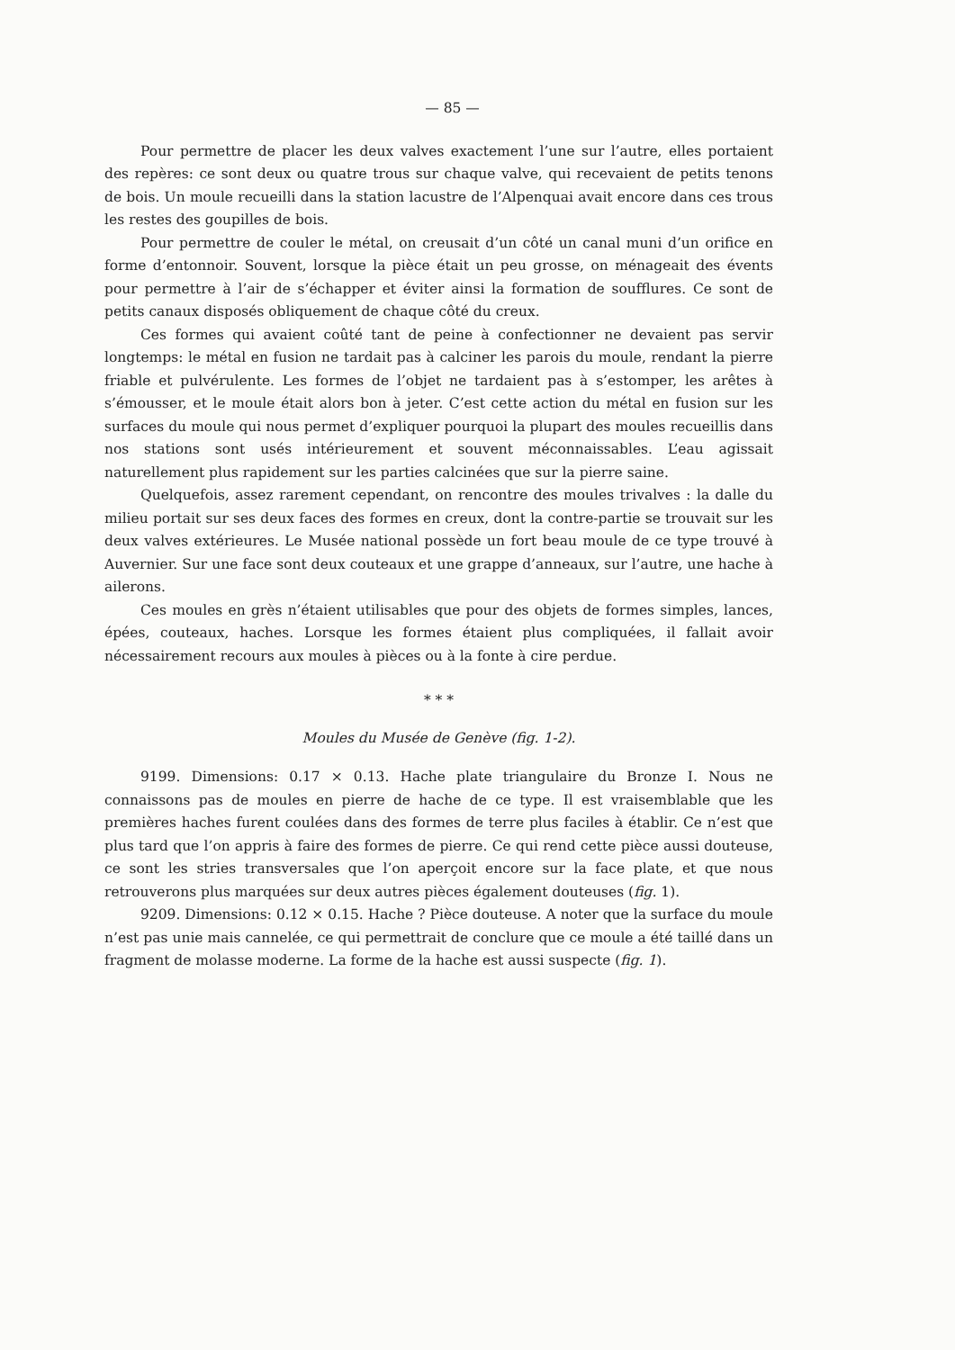— 85 —
Pour permettre de placer les deux valves exactement l’une sur l’autre, elles portaient des repères: ce sont deux ou quatre trous sur chaque valve, qui recevaient de petits tenons de bois. Un moule recueilli dans la station lacustre de l’Alpenquai avait encore dans ces trous les restes des goupilles de bois.
Pour permettre de couler le métal, on creusait d’un côté un canal muni d’un orifice en forme d’entonnoir. Souvent, lorsque la pièce était un peu grosse, on ménageait des évents pour permettre à l’air de s’échapper et éviter ainsi la formation de soufflures. Ce sont de petits canaux disposés obliquement de chaque côté du creux.
Ces formes qui avaient coûté tant de peine à confectionner ne devaient pas servir longtemps: le métal en fusion ne tardait pas à calciner les parois du moule, rendant la pierre friable et pulvérulente. Les formes de l’objet ne tardaient pas à s’estomper, les arêtes à s’émousser, et le moule était alors bon à jeter. C’est cette action du métal en fusion sur les surfaces du moule qui nous permet d’expliquer pourquoi la plupart des moules recueillis dans nos stations sont usés intérieurement et souvent méconnaissables. L’eau agissait naturellement plus rapidement sur les parties calcinées que sur la pierre saine.
Quelquefois, assez rarement cependant, on rencontre des moules trivalves : la dalle du milieu portait sur ses deux faces des formes en creux, dont la contre-partie se trouvait sur les deux valves extérieures. Le Musée national possède un fort beau moule de ce type trouvé à Auvernier. Sur une face sont deux couteaux et une grappe d’anneaux, sur l’autre, une hache à ailerons.
Ces moules en grès n’étaient utilisables que pour des objets de formes simples, lances, épées, couteaux, haches. Lorsque les formes étaient plus compliquées, il fallait avoir nécessairement recours aux moules à pièces ou à la fonte à cire perdue.
* * *
Moules du Musée de Genève (fig. 1-2).
9199. Dimensions: 0.17 × 0.13. Hache plate triangulaire du Bronze I. Nous ne connaissons pas de moules en pierre de hache de ce type. Il est vraisemblable que les premières haches furent coulées dans des formes de terre plus faciles à établir. Ce n’est que plus tard que l’on appris à faire des formes de pierre. Ce qui rend cette pièce aussi douteuse, ce sont les stries transversales que l’on aperçoit encore sur la face plate, et que nous retrouverons plus marquées sur deux autres pièces également douteuses (fig. 1).
9209. Dimensions: 0.12 × 0.15. Hache ? Pièce douteuse. A noter que la surface du moule n’est pas unie mais cannelée, ce qui permettrait de conclure que ce moule a été taillé dans un fragment de molasse moderne. La forme de la hache est aussi suspecte (fig. 1).